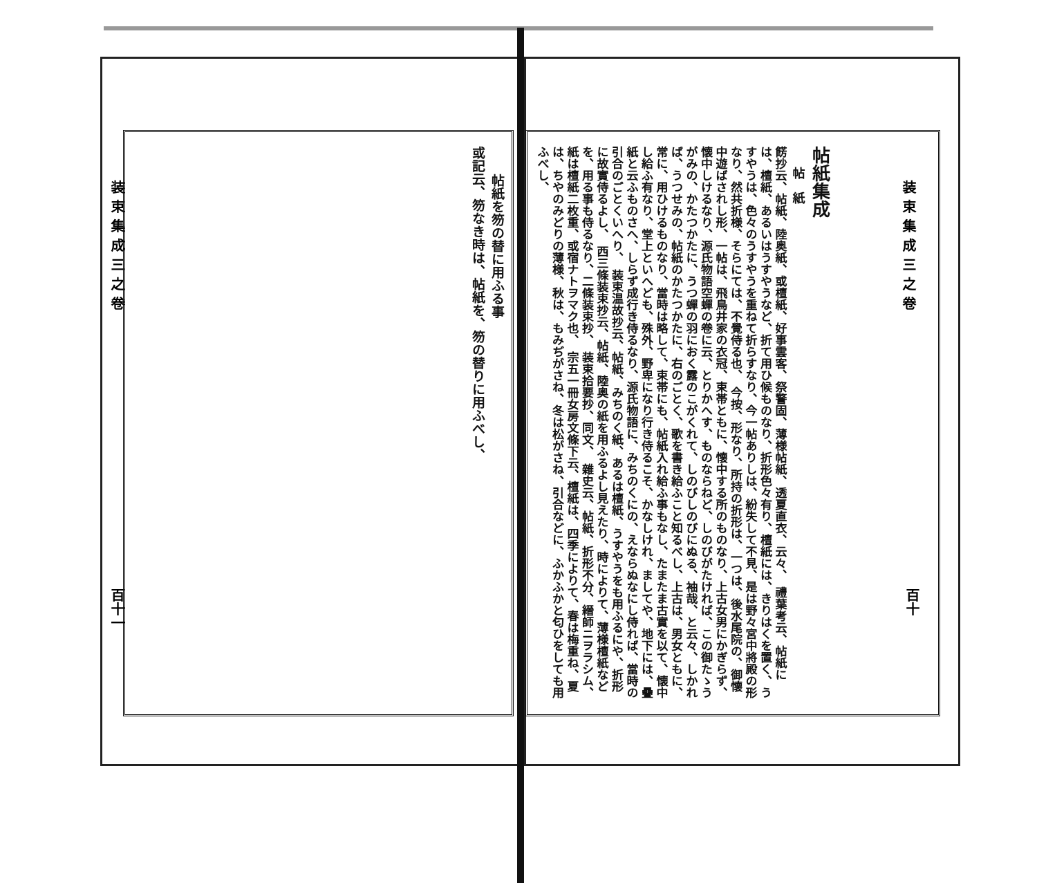帖紙集成
帖　紙
餝抄云、帖紙、陸奥紙、或檀紙、好事雲客、祭警固、薄様帖紙、透夏直衣、云々、　禮葉考云、帖紙には、檀紙、あるいはうすやうなど、折て用ひ候ものなり、折形色々有り、檀紙には、きりはくを置く、うすやうは、色々のうすやうを重ねて折らすなり、今一帖ありしは、紛失して不見、是は野々宮中將殿の形なり、然共折様、そらにては、不覺侍る也、　今按、形なり、所持の折形は、一つは、後水尾院の、御懐中遊ばされし形、一帖は、飛鳥井家の衣冠、束帯ともに、懐中する所のものなり、上古女男にかぎらず、懐中しけるなり、源氏物語空蟬の卷に云、とりかへす、ものならねど、しのびがたければ、この御たゝうがみの、かたつかたに、うつ蟬の羽におく露のこがくれて、しのびしのびにぬる、袖哉、と云々、しかれば、うつせみの、帖紙のかたつかたに、右のごとく、歌を書き給ふこと知るべし、上古は、男女ともに、常に、用ひけるものなり、當時は略して、束帯にも、帖紙入れ給ふ事もなし、たまたま古實を以て、懐中し給ふ有なり、堂上といへども、殊外、野卑になり行き侍るこそ、かなしけれ、ましてや、地下には、疊紙と云ふものさへ、しらず成行き侍るなり、源氏物語に、みちのくにの、えならぬなにし侍れば、當時の引合のごとくいへり、　装束温故抄云、帖紙、みちのく紙、あるは檀紙、うすやうをも用ふるにや、折形に故實侍るよし、　西三條装束抄云、帖紙、陸奥の紙を用ふるよし見えたり、時によりて、薄様檀紙などを、用る事も侍るなり、二條装束抄、　装束拾要抄、同文、　雜史云、帖紙、折形不分、縉師ニヲラシム、紙は檀紙二枚重、或宿ナトヲマク也、　宗五一冊女房文條下云、檀紙は、四季によりて、春は梅重ね、夏は、ちやのみどりの薄様、秋は、もみぢがさね、冬は松がさね、引合などに、ふかふかと匂ひをしても用ふべし、
装束集成三之卷
百十
帖紙を笏の替に用ふる事
或記云、笏なき時は、帖紙を、笏の替りに用ふべし、
装束集成三之卷
百十一